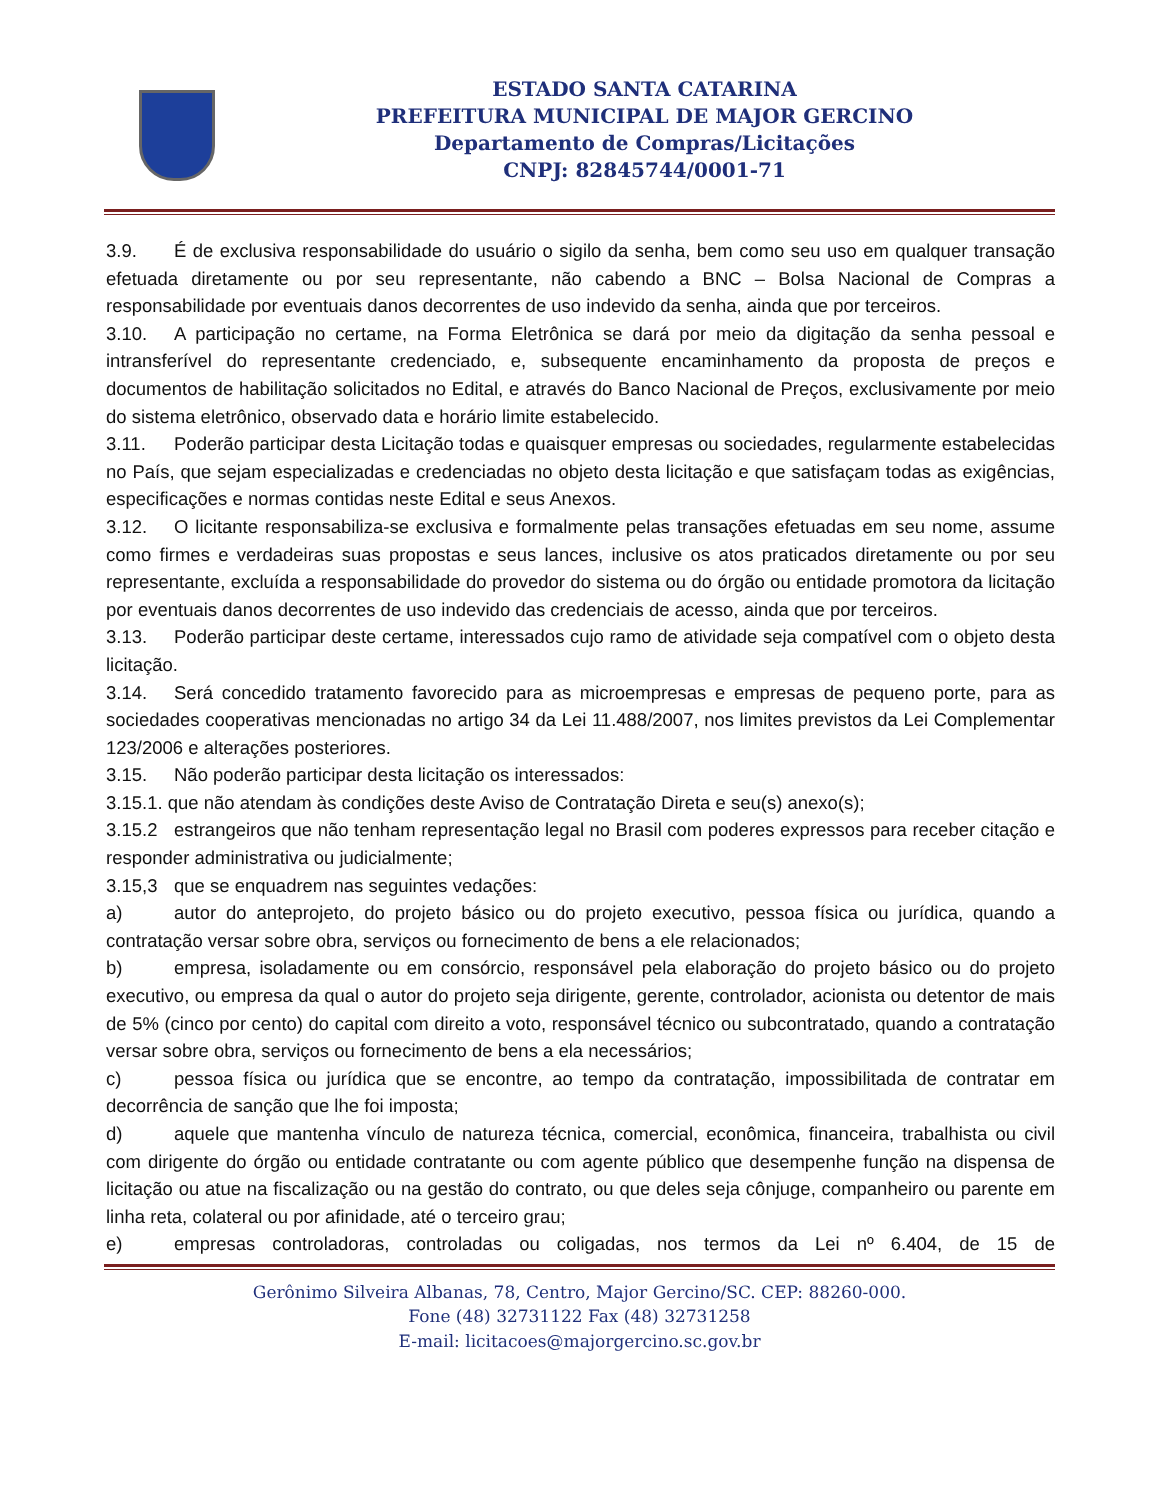ESTADO SANTA CATARINA
PREFEITURA MUNICIPAL DE MAJOR GERCINO
Departamento de Compras/Licitações
CNPJ: 82845744/0001-71
3.9. É de exclusiva responsabilidade do usuário o sigilo da senha, bem como seu uso em qualquer transação efetuada diretamente ou por seu representante, não cabendo a BNC – Bolsa Nacional de Compras a responsabilidade por eventuais danos decorrentes de uso indevido da senha, ainda que por terceiros.
3.10. A participação no certame, na Forma Eletrônica se dará por meio da digitação da senha pessoal e intransferível do representante credenciado, e, subsequente encaminhamento da proposta de preços e documentos de habilitação solicitados no Edital, e através do Banco Nacional de Preços, exclusivamente por meio do sistema eletrônico, observado data e horário limite estabelecido.
3.11. Poderão participar desta Licitação todas e quaisquer empresas ou sociedades, regularmente estabelecidas no País, que sejam especializadas e credenciadas no objeto desta licitação e que satisfaçam todas as exigências, especificações e normas contidas neste Edital e seus Anexos.
3.12. O licitante responsabiliza-se exclusiva e formalmente pelas transações efetuadas em seu nome, assume como firmes e verdadeiras suas propostas e seus lances, inclusive os atos praticados diretamente ou por seu representante, excluída a responsabilidade do provedor do sistema ou do órgão ou entidade promotora da licitação por eventuais danos decorrentes de uso indevido das credenciais de acesso, ainda que por terceiros.
3.13. Poderão participar deste certame, interessados cujo ramo de atividade seja compatível com o objeto desta licitação.
3.14. Será concedido tratamento favorecido para as microempresas e empresas de pequeno porte, para as sociedades cooperativas mencionadas no artigo 34 da Lei 11.488/2007, nos limites previstos da Lei Complementar 123/2006 e alterações posteriores.
3.15. Não poderão participar desta licitação os interessados:
3.15.1. que não atendam às condições deste Aviso de Contratação Direta e seu(s) anexo(s);
3.15.2 estrangeiros que não tenham representação legal no Brasil com poderes expressos para receber citação e responder administrativa ou judicialmente;
3.15,3 que se enquadrem nas seguintes vedações:
a) autor do anteprojeto, do projeto básico ou do projeto executivo, pessoa física ou jurídica, quando a contratação versar sobre obra, serviços ou fornecimento de bens a ele relacionados;
b) empresa, isoladamente ou em consórcio, responsável pela elaboração do projeto básico ou do projeto executivo, ou empresa da qual o autor do projeto seja dirigente, gerente, controlador, acionista ou detentor de mais de 5% (cinco por cento) do capital com direito a voto, responsável técnico ou subcontratado, quando a contratação versar sobre obra, serviços ou fornecimento de bens a ela necessários;
c) pessoa física ou jurídica que se encontre, ao tempo da contratação, impossibilitada de contratar em decorrência de sanção que lhe foi imposta;
d) aquele que mantenha vínculo de natureza técnica, comercial, econômica, financeira, trabalhista ou civil com dirigente do órgão ou entidade contratante ou com agente público que desempenhe função na dispensa de licitação ou atue na fiscalização ou na gestão do contrato, ou que deles seja cônjuge, companheiro ou parente em linha reta, colateral ou por afinidade, até o terceiro grau;
e) empresas controladoras, controladas ou coligadas, nos termos da Lei nº 6.404, de 15 de
Gerônimo Silveira Albanas, 78, Centro, Major Gercino/SC. CEP: 88260-000.
Fone (48) 32731122 Fax (48) 32731258
E-mail: licitacoes@majorgercino.sc.gov.br